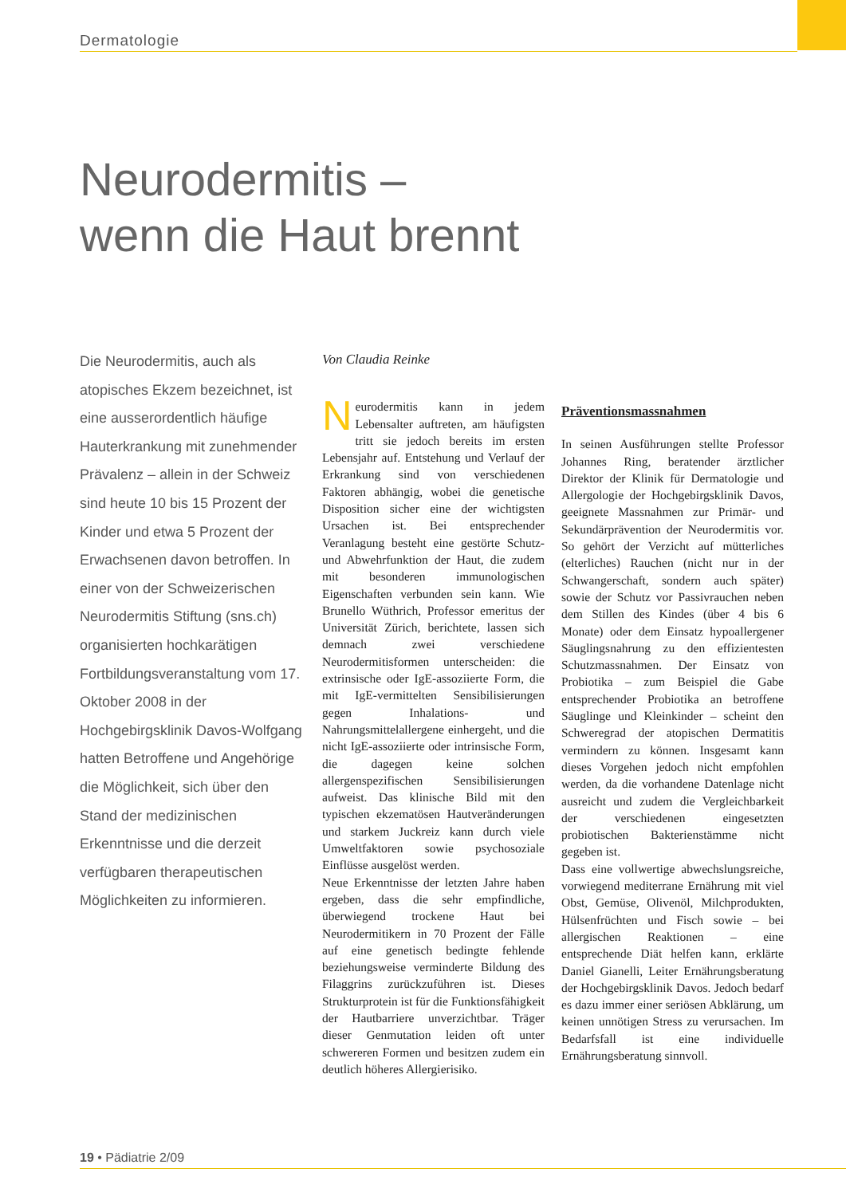Dermatologie
Neurodermitis –
wenn die Haut brennt
Die Neurodermitis, auch als atopisches Ekzem bezeichnet, ist eine ausserordentlich häufige Hauterkrankung mit zunehmender Prävalenz – allein in der Schweiz sind heute 10 bis 15 Prozent der Kinder und etwa 5 Prozent der Erwachsenen davon betroffen. In einer von der Schweizerischen Neurodermitis Stiftung (sns.ch) organisierten hochkarätigen Fortbildungsveranstaltung vom 17. Oktober 2008 in der Hochgebirgsklinik Davos-Wolfgang hatten Betroffene und Angehörige die Möglichkeit, sich über den Stand der medizinischen Erkenntnisse und die derzeit verfügbaren therapeutischen Möglichkeiten zu informieren.
Von Claudia Reinke
Neurodermitis kann in jedem Lebensalter auftreten, am häufigsten tritt sie jedoch bereits im ersten Lebensjahr auf. Entstehung und Verlauf der Erkrankung sind von verschiedenen Faktoren abhängig, wobei die genetische Disposition sicher eine der wichtigsten Ursachen ist. Bei entsprechender Veranlagung besteht eine gestörte Schutz- und Abwehrfunktion der Haut, die zudem mit besonderen immunologischen Eigenschaften verbunden sein kann. Wie Brunello Wüthrich, Professor emeritus der Universität Zürich, berichtete, lassen sich demnach zwei verschiedene Neurodermitisformen unterscheiden: die extrinsische oder IgE-assoziierte Form, die mit IgE-vermittelten Sensibilisierungen gegen Inhalations- und Nahrungsmittelallergene einhergeht, und die nicht IgE-assoziierte oder intrinsische Form, die dagegen keine solchen allergenspezifischen Sensibilisierungen aufweist. Das klinische Bild mit den typischen ekzematösen Hautveränderungen und starkem Juckreiz kann durch viele Umweltfaktoren sowie psychosoziale Einflüsse ausgelöst werden.
Neue Erkenntnisse der letzten Jahre haben ergeben, dass die sehr empfindliche, überwiegend trockene Haut bei Neurodermitikern in 70 Prozent der Fälle auf eine genetisch bedingte fehlende beziehungsweise verminderte Bildung des Filaggrins zurückzuführen ist. Dieses Strukturprotein ist für die Funktionsfähigkeit der Hautbarriere unverzichtbar. Träger dieser Genmutation leiden oft unter schwereren Formen und besitzen zudem ein deutlich höheres Allergierisiko.
Präventionsmassnahmen
In seinen Ausführungen stellte Professor Johannes Ring, beratender ärztlicher Direktor der Klinik für Dermatologie und Allergologie der Hochgebirgsklinik Davos, geeignete Massnahmen zur Primär- und Sekundärprävention der Neurodermitis vor. So gehört der Verzicht auf mütterliches (elterliches) Rauchen (nicht nur in der Schwangerschaft, sondern auch später) sowie der Schutz vor Passivrauchen neben dem Stillen des Kindes (über 4 bis 6 Monate) oder dem Einsatz hypoallergener Säuglingsnahrung zu den effizientesten Schutzmassnahmen. Der Einsatz von Probiotika – zum Beispiel die Gabe entsprechender Probiotika an betroffene Säuglinge und Kleinkinder – scheint den Schweregrad der atopischen Dermatitis vermindern zu können. Insgesamt kann dieses Vorgehen jedoch nicht empfohlen werden, da die vorhandene Datenlage nicht ausreicht und zudem die Vergleichbarkeit der verschiedenen eingesetzten probiotischen Bakterienstämme nicht gegeben ist.
Dass eine vollwertige abwechslungsreiche, vorwiegend mediterrane Ernährung mit viel Obst, Gemüse, Olivenöl, Milchprodukten, Hülsenfrüchten und Fisch sowie – bei allergischen Reaktionen – eine entsprechende Diät helfen kann, erklärte Daniel Gianelli, Leiter Ernährungsberatung der Hochgebirgsklinik Davos. Jedoch bedarf es dazu immer einer seriösen Abklärung, um keinen unnötigen Stress zu verursachen. Im Bedarfsfall ist eine individuelle Ernährungsberatung sinnvoll.
19 • Pädiatrie 2/09